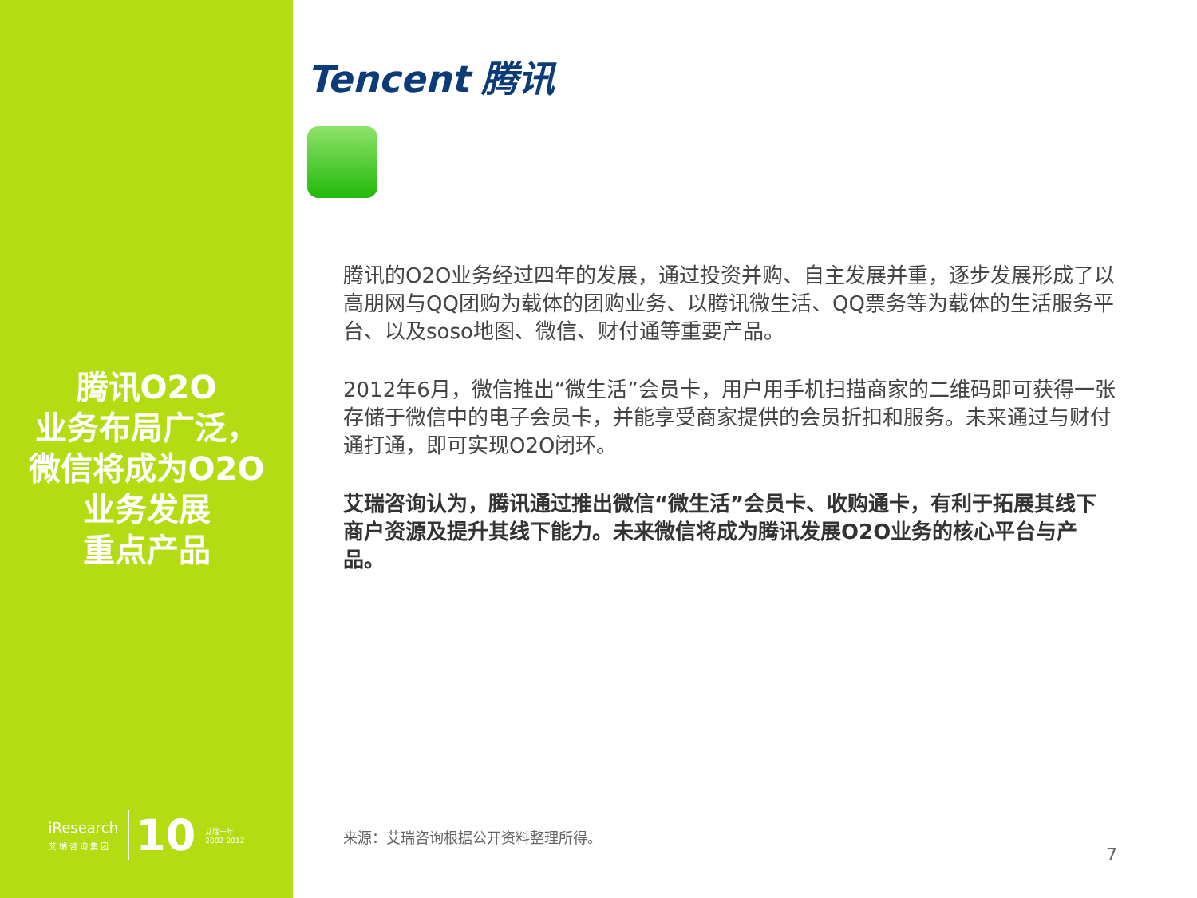腾讯O2O
业务布局广泛，
微信将成为O2O
业务发展
重点产品
iResearch
艾 瑞 咨 询 集 团
10
艾瑞十年
2002-2012
Tencent 腾讯
腾讯的O2O业务经过四年的发展，通过投资并购、自主发展并重，逐步发展形成了以高朋网与QQ团购为载体的团购业务、以腾讯微生活、QQ票务等为载体的生活服务平台、以及soso地图、微信、财付通等重要产品。
2012年6月，微信推出“微生活”会员卡，用户用手机扫描商家的二维码即可获得一张存储于微信中的电子会员卡，并能享受商家提供的会员折扣和服务。未来通过与财付通打通，即可实现O2O闭环。
艾瑞咨询认为，腾讯通过推出微信“微生活”会员卡、收购通卡，有利于拓展其线下商户资源及提升其线下能力。未来微信将成为腾讯发展O2O业务的核心平台与产品。
来源：艾瑞咨询根据公开资料整理所得。
7